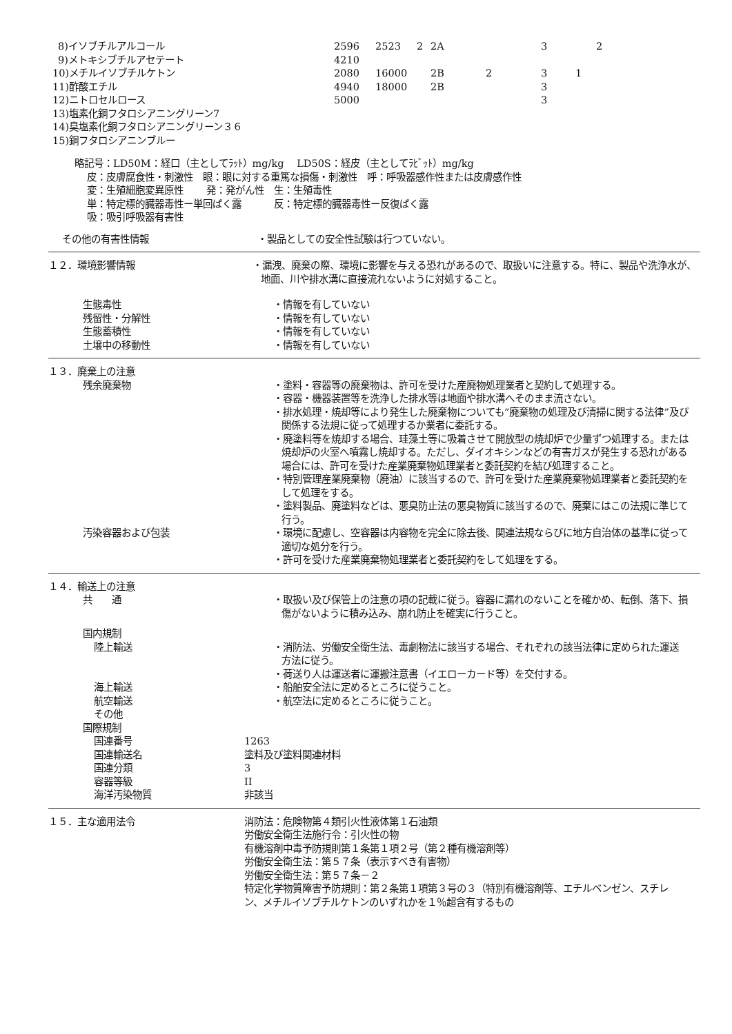| 8)イソブチルアルコール | 2596 | 2523 | 2 | 2A | | 3 | | 2 |
| 9)メトキシブチルアセテート | 4210 | | | | | | | |
| 10)メチルイソブチルケトン | 2080 | 16000 | | 2B | 2 | 3 | 1 | |
| 11)酢酸エチル | 4940 | 18000 | | 2B | | 3 | | |
| 12)ニトロセルロース | 5000 | | | | | 3 | | |
| 13)塩素化銅フタロシアニングリーン7 | | | | | | | | |
| 14)臭塩素化銅フタロシアニングリーン３６ | | | | | | | | |
| 15)銅フタロシアニンブルー | | | | | | | | |
略記号：LD50M：経口（主としてﾗｯﾄ）mg/kg　 LD50S：経皮（主としてﾗﾋﾞｯﾄ）mg/kg
皮：皮膚腐食性・刺激性　眼：眼に対する重篤な損傷・刺激性　呼：呼吸器感作性または皮膚感作性
変：生殖細胞変異原性　　 発：発がん性　生：生殖毒性
単：特定標的臓器毒性ー単回ばく露　　　 反：特定標的臓器毒性ー反復ばく露
吸：吸引呼吸器有害性
その他の有害性情報 ・製品としての安全性試験は行つていない。
１２．環境影響情報 ・漏洩、廃棄の際、環境に影響を与える恐れがあるので、取扱いに注意する。特に、製品や洗浄水が、地面、川や排水溝に直接流れないように対処すること。
生態毒性
残留性・分解性
生態蓄積性
土壌中の移動性
・情報を有していない
・情報を有していない
・情報を有していない
・情報を有していない
１３．廃棄上の注意
残余廃棄物 ・塗料・容器等の廃棄物は、許可を受けた産廃物処理業者と契約して処理する。
・容器・機器装置等を洗浄した排水等は地面や排水溝へそのまま流さない。
・排水処理・焼却等により発生した廃棄物についても”廃棄物の処理及び清掃に関する法律”及び関係する法規に従って処理するか業者に委託する。
・廃塗料等を焼却する場合、珪藻土等に吸着させて開放型の焼却炉で少量ずつ処理する。または焼却炉の火室へ噴霧し焼却する。ただし、ダイオキシンなどの有害ガスが発生する恐れがある場合には、許可を受けた産業廃棄物処理業者と委託契約を結び処理すること。
・特別管理産業廃棄物（廃油）に該当するので、許可を受けた産業廃棄物処理業者と委託契約をして処理をする。
・塗料製品、廃塗料などは、悪臭防止法の悪臭物質に該当するので、廃棄にはこの法規に準じて行う。
汚染容器および包装 ・環境に配慮し、空容器は内容物を完全に除去後、関連法規ならびに地方自治体の基準に従って適切な処分を行う。
・許可を受けた産業廃棄物処理業者と委託契約をして処理をする。
１４．輸送上の注意
共　　通 ・取扱い及び保管上の注意の項の記載に従う。容器に漏れのないことを確かめ、転倒、落下、損傷がないように積み込み、崩れ防止を確実に行うこと。
国内規制
陸上輸送
海上輸送
航空輸送
その他
・消防法、労働安全衛生法、毒劇物法に該当する場合、それぞれの該当法律に定められた運送方法に従う。
・荷送り人は運送者に運搬注意書（イエローカード等）を交付する。
・船舶安全法に定めるところに従うこと。
・航空法に定めるところに従うこと。
国際規制
国連番号
国連輸送名
国連分類
容器等級
海洋汚染物質
1263
塗料及び塗料関連材料
3
II
非該当
１５．主な適用法令 消防法：危険物第４類引火性液体第１石油類
労働安全衛生法施行令：引火性の物
有機溶剤中毒予防規則第１条第１項２号（第２種有機溶剤等）
労働安全衛生法：第５７条（表示すべき有害物）
労働安全衛生法：第５７条－２
特定化学物質障害予防規則：第２条第１項第３号の３（特別有機溶剤等、エチルベンゼン、スチレン、メチルイソブチルケトンのいずれかを１％超含有するもの